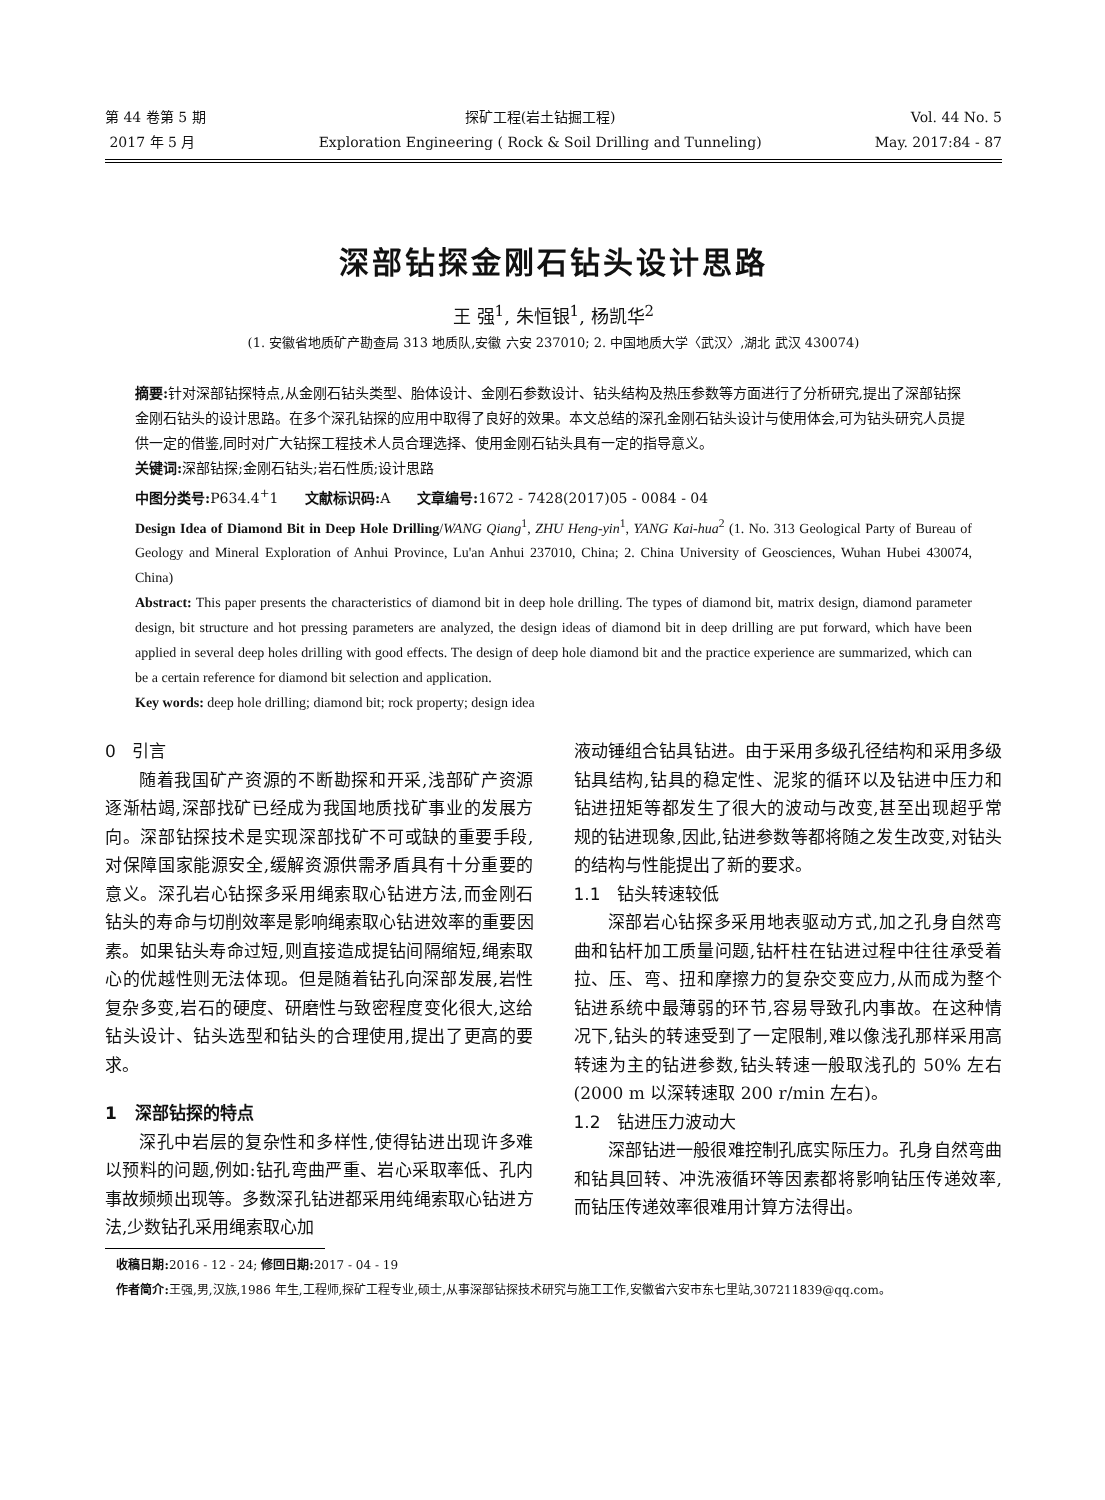第 44 卷第 5 期
2017 年 5 月
探矿工程(岩土钻掘工程)
Exploration Engineering ( Rock & Soil Drilling and Tunneling)
Vol. 44 No. 5
May. 2017:84 - 87
深部钻探金刚石钻头设计思路
王 强<sup>1</sup>, 朱恒银<sup>1</sup>, 杨凯华<sup>2</sup>
(1. 安徽省地质矿产勘查局 313 地质队,安徽 六安 237010; 2. 中国地质大学〈武汉〉,湖北 武汉 430074)
摘要: 针对深部钻探特点,从金刚石钻头类型、胎体设计、金刚石参数设计、钻头结构及热压参数等方面进行了分析研究,提出了深部钻探金刚石钻头的设计思路。在多个深孔钻探的应用中取得了良好的效果。本文总结的深孔金刚石钻头设计与使用体会,可为钻头研究人员提供一定的借鉴,同时对广大钻探工程技术人员合理选择、使用金刚石钻头具有一定的指导意义。
关键词: 深部钻探;金刚石钻头;岩石性质;设计思路
中图分类号: P634.4<sup>+</sup>1 文献标识码: A 文章编号: 1672 - 7428(2017)05 - 0084 - 04
Design Idea of Diamond Bit in Deep Hole Drilling/WANG Qiang<sup>1</sup>, ZHU Heng-yin<sup>1</sup>, YANG Kai-hua<sup>2</sup> (1. No. 313 Geological Party of Bureau of Geology and Mineral Exploration of Anhui Province, Lu'an Anhui 237010, China; 2. China University of Geosciences, Wuhan Hubei 430074, China)
Abstract: This paper presents the characteristics of diamond bit in deep hole drilling. The types of diamond bit, matrix design, diamond parameter design, bit structure and hot pressing parameters are analyzed, the design ideas of diamond bit in deep drilling are put forward, which have been applied in several deep holes drilling with good effects. The design of deep hole diamond bit and the practice experience are summarized, which can be a certain reference for diamond bit selection and application.
Key words: deep hole drilling; diamond bit; rock property; design idea
0 引言
随着我国矿产资源的不断勘探和开采,浅部矿产资源逐渐枯竭,深部找矿已经成为我国地质找矿事业的发展方向。深部钻探技术是实现深部找矿不可或缺的重要手段,对保障国家能源安全,缓解资源供需矛盾具有十分重要的意义。深孔岩心钻探多采用绳索取心钻进方法,而金刚石钻头的寿命与切削效率是影响绳索取心钻进效率的重要因素。如果钻头寿命过短,则直接造成提钻间隔缩短,绳索取心的优越性则无法体现。但是随着钻孔向深部发展,岩性复杂多变,岩石的硬度、研磨性与致密程度变化很大,这给钻头设计、钻头选型和钻头的合理使用,提出了更高的要求。
1 深部钻探的特点
深孔中岩层的复杂性和多样性,使得钻进出现许多难以预料的问题,例如:钻孔弯曲严重、岩心采取率低、孔内事故频频出现等。多数深孔钻进都采用纯绳索取心钻进方法,少数钻孔采用绳索取心加
液动锤组合钻具钻进。由于采用多级孔径结构和采用多级钻具结构,钻具的稳定性、泥浆的循环以及钻进中压力和钻进扭矩等都发生了很大的波动与改变,甚至出现超乎常规的钻进现象,因此,钻进参数等都将随之发生改变,对钻头的结构与性能提出了新的要求。
1.1 钻头转速较低
深部岩心钻探多采用地表驱动方式,加之孔身自然弯曲和钻杆加工质量问题,钻杆柱在钻进过程中往往承受着拉、压、弯、扭和摩擦力的复杂交变应力,从而成为整个钻进系统中最薄弱的环节,容易导致孔内事故。在这种情况下,钻头的转速受到了一定限制,难以像浅孔那样采用高转速为主的钻进参数,钻头转速一般取浅孔的 50% 左右(2000 m 以深转速取 200 r/min 左右)。
1.2 钻进压力波动大
深部钻进一般很难控制孔底实际压力。孔身自然弯曲和钻具回转、冲洗液循环等因素都将影响钻压传递效率,而钻压传递效率很难用计算方法得出。
收稿日期: 2016 - 12 - 24; 修回日期: 2017 - 04 - 19
作者简介: 王强,男,汉族,1986 年生,工程师,探矿工程专业,硕士,从事深部钻探技术研究与施工工作,安徽省六安市东七里站,307211839@qq.com。